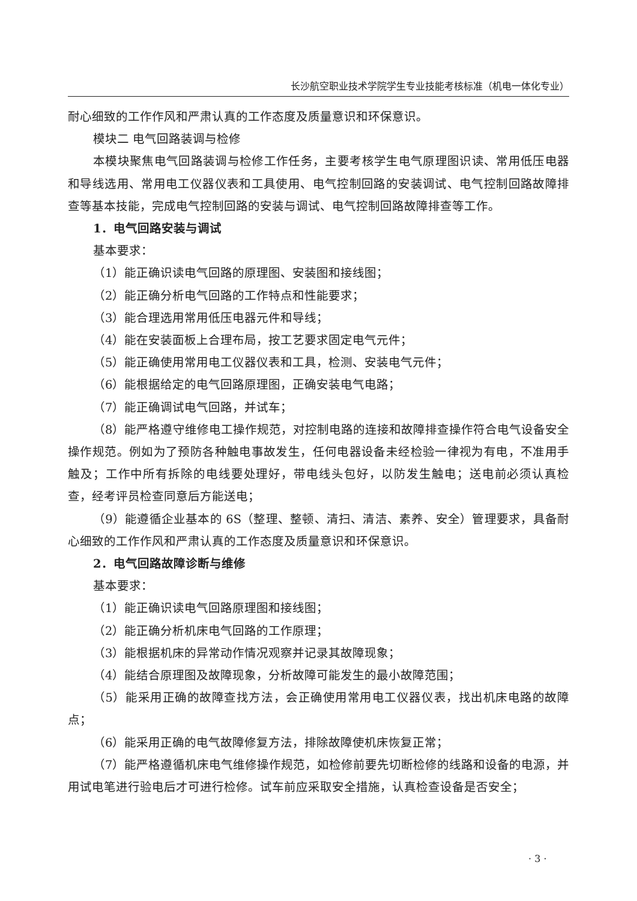长沙航空职业技术学院学生专业技能考核标准（机电一体化专业）
耐心细致的工作作风和严肃认真的工作态度及质量意识和环保意识。
模块二 电气回路装调与检修
本模块聚焦电气回路装调与检修工作任务，主要考核学生电气原理图识读、常用低压电器和导线选用、常用电工仪器仪表和工具使用、电气控制回路的安装调试、电气控制回路故障排查等基本技能，完成电气控制回路的安装与调试、电气控制回路故障排查等工作。
1．电气回路安装与调试
基本要求：
（1）能正确识读电气回路的原理图、安装图和接线图；
（2）能正确分析电气回路的工作特点和性能要求；
（3）能合理选用常用低压电器元件和导线；
（4）能在安装面板上合理布局，按工艺要求固定电气元件；
（5）能正确使用常用电工仪器仪表和工具，检测、安装电气元件；
（6）能根据给定的电气回路原理图，正确安装电气电路；
（7）能正确调试电气回路，并试车；
（8）能严格遵守维修电工操作规范，对控制电路的连接和故障排查操作符合电气设备安全操作规范。例如为了预防各种触电事故发生，任何电器设备未经检验一律视为有电，不准用手触及；工作中所有拆除的电线要处理好，带电线头包好，以防发生触电；送电前必须认真检查，经考评员检查同意后方能送电；
（9）能遵循企业基本的 6S（整理、整顿、清扫、清洁、素养、安全）管理要求，具备耐心细致的工作作风和严肃认真的工作态度及质量意识和环保意识。
2．电气回路故障诊断与维修
基本要求：
（1）能正确识读电气回路原理图和接线图；
（2）能正确分析机床电气回路的工作原理；
（3）能根据机床的异常动作情况观察并记录其故障现象；
（4）能结合原理图及故障现象，分析故障可能发生的最小故障范围；
（5）能采用正确的故障查找方法，会正确使用常用电工仪器仪表，找出机床电路的故障点；
（6）能采用正确的电气故障修复方法，排除故障使机床恢复正常；
（7）能严格遵循机床电气维修操作规范，如检修前要先切断检修的线路和设备的电源，并用试电笔进行验电后才可进行检修。试车前应采取安全措施，认真检查设备是否安全；
· 3 ·